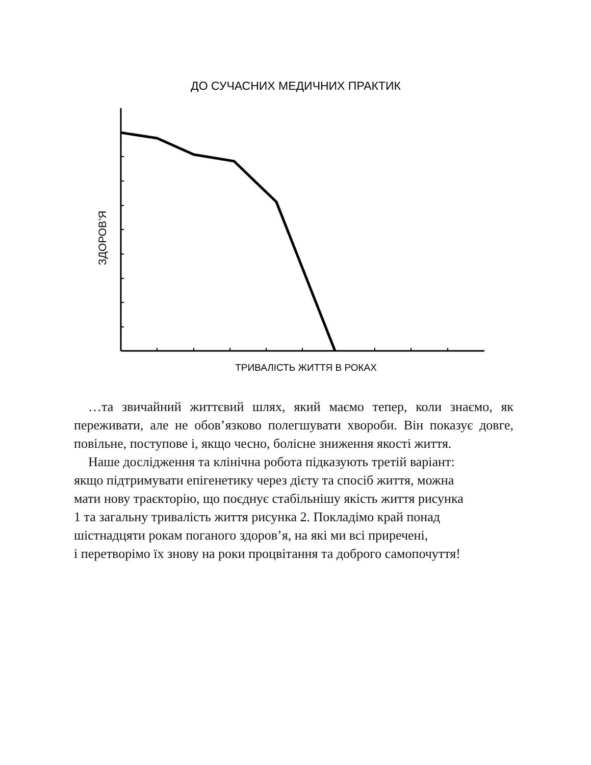ДО СУЧАСНИХ МЕДИЧНИХ ПРАКТИК
ЗДОРОВ’Я
ТРИВАЛІСТЬ ЖИТТЯ В РОКАХ
…та звичайний життєвий шлях, який маємо тепер, коли знаємо, як переживати, але не обов’язково полегшувати хвороби. Він показує довге, повільне, поступове і, якщо чесно, болісне зниження якості життя.
Наше дослідження та клінічна робота підказують третій варіант:
якщо підтримувати епігенетику через дієту та спосіб життя, можна
мати нову траєкторію, що поєднує стабільнішу якість життя рисунка
1 та загальну тривалість життя рисунка 2. Покладімо край понад
шістнадцяти рокам поганого здоров’я, на які ми всі приречені,
і перетворімо їх знову на роки процвітання та доброго самопочуття!